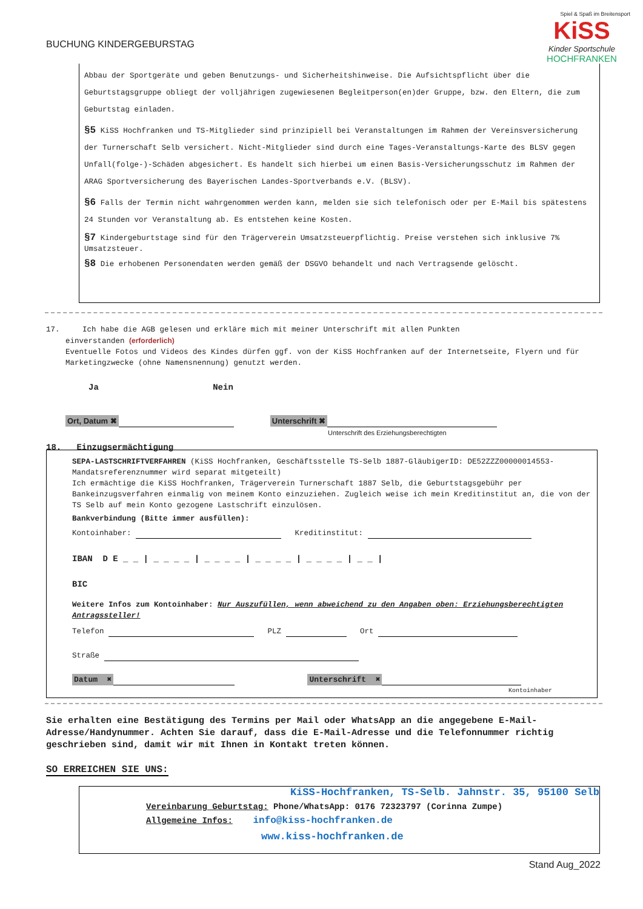BUCHUNG KINDERGEBURSTAG
Spiel & Spaß im Breitensport
KiSS
Kinder Sportschule
HOCHFRANKEN
Abbau der Sportgeräte und geben Benutzungs- und Sicherheitshinweise. Die Aufsichtspflicht über die Geburtstagsgruppe obliegt der volljährigen zugewiesenen Begleitperson(en)der Gruppe, bzw. den Eltern, die zum Geburtstag einladen.
§5 KiSS Hochfranken und TS-Mitglieder sind prinzipiell bei Veranstaltungen im Rahmen der Vereinsversicherung der Turnerschaft Selb versichert. Nicht-Mitglieder sind durch eine Tages-Veranstaltungs-Karte des BLSV gegen Unfall(folge-)-Schäden abgesichert. Es handelt sich hierbei um einen Basis-Versicherungsschutz im Rahmen der ARAG Sportversicherung des Bayerischen Landes-Sportverbands e.V. (BLSV).
§6 Falls der Termin nicht wahrgenommen werden kann, melden sie sich telefonisch oder per E-Mail bis spätestens 24 Stunden vor Veranstaltung ab. Es entstehen keine Kosten.
§7 Kindergeburtstage sind für den Trägerverein Umsatzsteuerpflichtig. Preise verstehen sich inklusive 7% Umsatzsteuer.
§8 Die erhobenen Personendaten werden gemäß der DSGVO behandelt und nach Vertragsende gelöscht.
17. Ich habe die AGB gelesen und erkläre mich mit meiner Unterschrift mit allen Punkten
einverstanden (erforderlich)
Eventuelle Fotos und Videos des Kindes dürfen ggf. von der KiSS Hochfranken auf der Internetseite, Flyern und für Marketingzwecke (ohne Namensnennung) genutzt werden.
Ja Nein
Ort, Datum ✖ Unterschrift ✖
Unterschrift des Erziehungsberechtigten
18. Einzugsermächtigung
SEPA-LASTSCHRIFTVERFAHREN (KiSS Hochfranken, Geschäftsstelle TS-Selb 1887-GläubigerID: DE52ZZZ00000014553-Mandatsreferenznummer wird separat mitgeteilt)
Ich ermächtige die KiSS Hochfranken, Trägerverein Turnerschaft 1887 Selb, die Geburtstagsgebühr per Bankeinzugsverfahren einmalig von meinem Konto einzuziehen. Zugleich weise ich mein Kreditinstitut an, die von der TS Selb auf mein Konto gezogene Lastschrift einzulösen.
Bankverbindung (Bitte immer ausfüllen):
Kontoinhaber: Kreditinstitut:
IBAN D E _ _ | _ _ _ _ | _ _ _ _ | _ _ _ _ | _ _ _ _ | _ _ |
BIC
Weitere Infos zum Kontoinhaber: Nur Auszufüllen, wenn abweichend zu den Angaben oben: Erziehungsberechtigten Antragssteller!
Telefon PLZ Ort
Straße
Datum ✖ Unterschrift ✖
Kontoinhaber
Sie erhalten eine Bestätigung des Termins per Mail oder WhatsApp an die angegebene E-Mail-Adresse/Handynummer. Achten Sie darauf, dass die E-Mail-Adresse und die Telefonnummer richtig geschrieben sind, damit wir mit Ihnen in Kontakt treten können.
SO ERREICHEN SIE UNS:
KiSS-Hochfranken, TS-Selb. Jahnstr. 35, 95100 Selb
Vereinbarung Geburtstag: Phone/WhatsApp: 0176 72323797 (Corinna Zumpe)
Allgemeine Infos: info@kiss-hochfranken.de
www.kiss-hochfranken.de
Stand Aug_2022